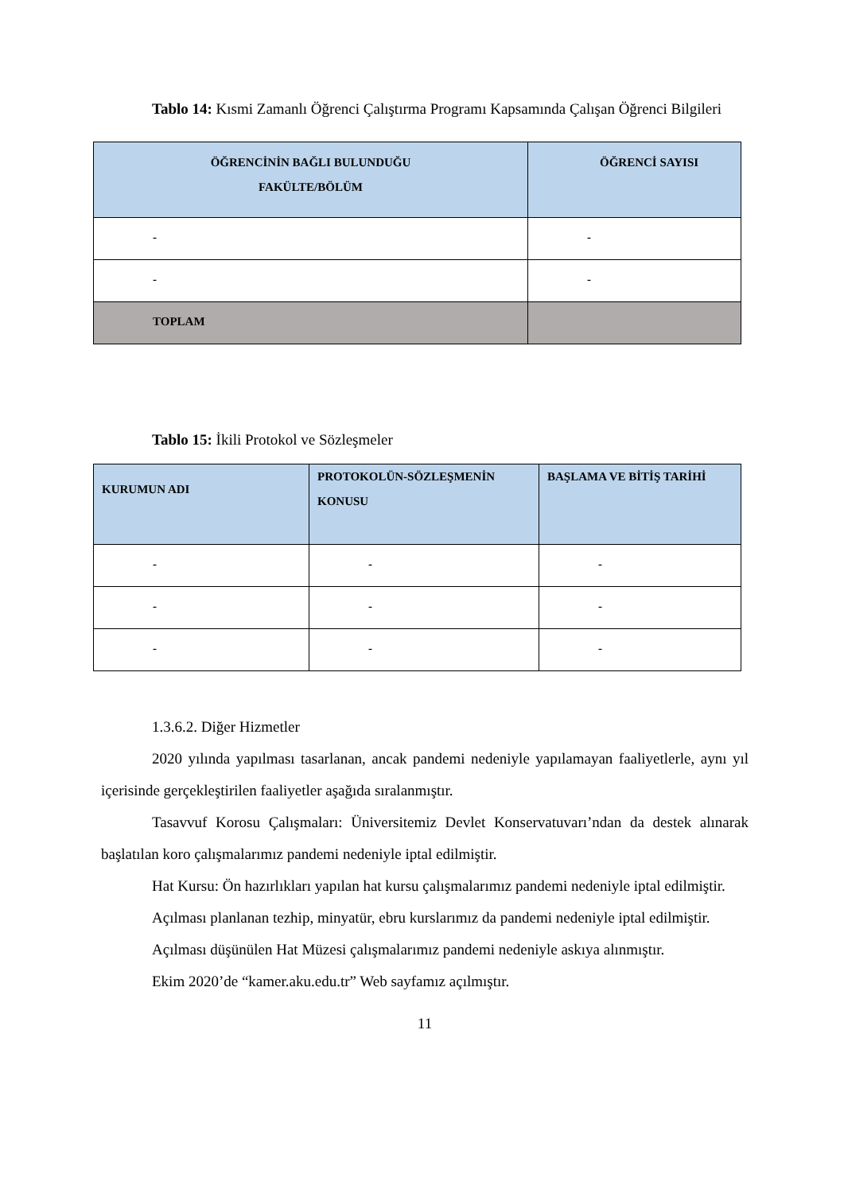Tablo 14: Kısmi Zamanlı Öğrenci Çalıştırma Programı Kapsamında Çalışan Öğrenci Bilgileri
| ÖĞRENCİNİN BAĞLI BULUNDUĞU FAKÜLTE/BÖLÜM | ÖĞRENCİ SAYISI |
| --- | --- |
| - | - |
| - | - |
| TOPLAM | |
Tablo 15: İkili Protokol ve Sözleşmeler
| KURUMUN ADI | PROTOKOLÜN-SÖZLEŞMENİN KONUSU | BAŞLAMA VE BİTİŞ TARİHİ |
| --- | --- | --- |
| - | - | - |
| - | - | - |
| - | - | - |
1.3.6.2. Diğer Hizmetler
2020 yılında yapılması tasarlanan, ancak pandemi nedeniyle yapılamayan faaliyetlerle, aynı yıl içerisinde gerçekleştirilen faaliyetler aşağıda sıralanmıştır.
Tasavvuf Korosu Çalışmaları: Üniversitemiz Devlet Konservatuvarı’ndan da destek alınarak başlatılan koro çalışmalarımız pandemi nedeniyle iptal edilmiştir.
Hat Kursu: Ön hazırlıkları yapılan hat kursu çalışmalarımız pandemi nedeniyle iptal edilmiştir.
Açılması planlanan tezhip, minyatür, ebru kurslarımız da pandemi nedeniyle iptal edilmiştir.
Açılması düşünülen Hat Müzesi çalışmalarımız pandemi nedeniyle askıya alınmıştır.
Ekim 2020’de “kamer.aku.edu.tr” Web sayfamız açılmıştır.
11